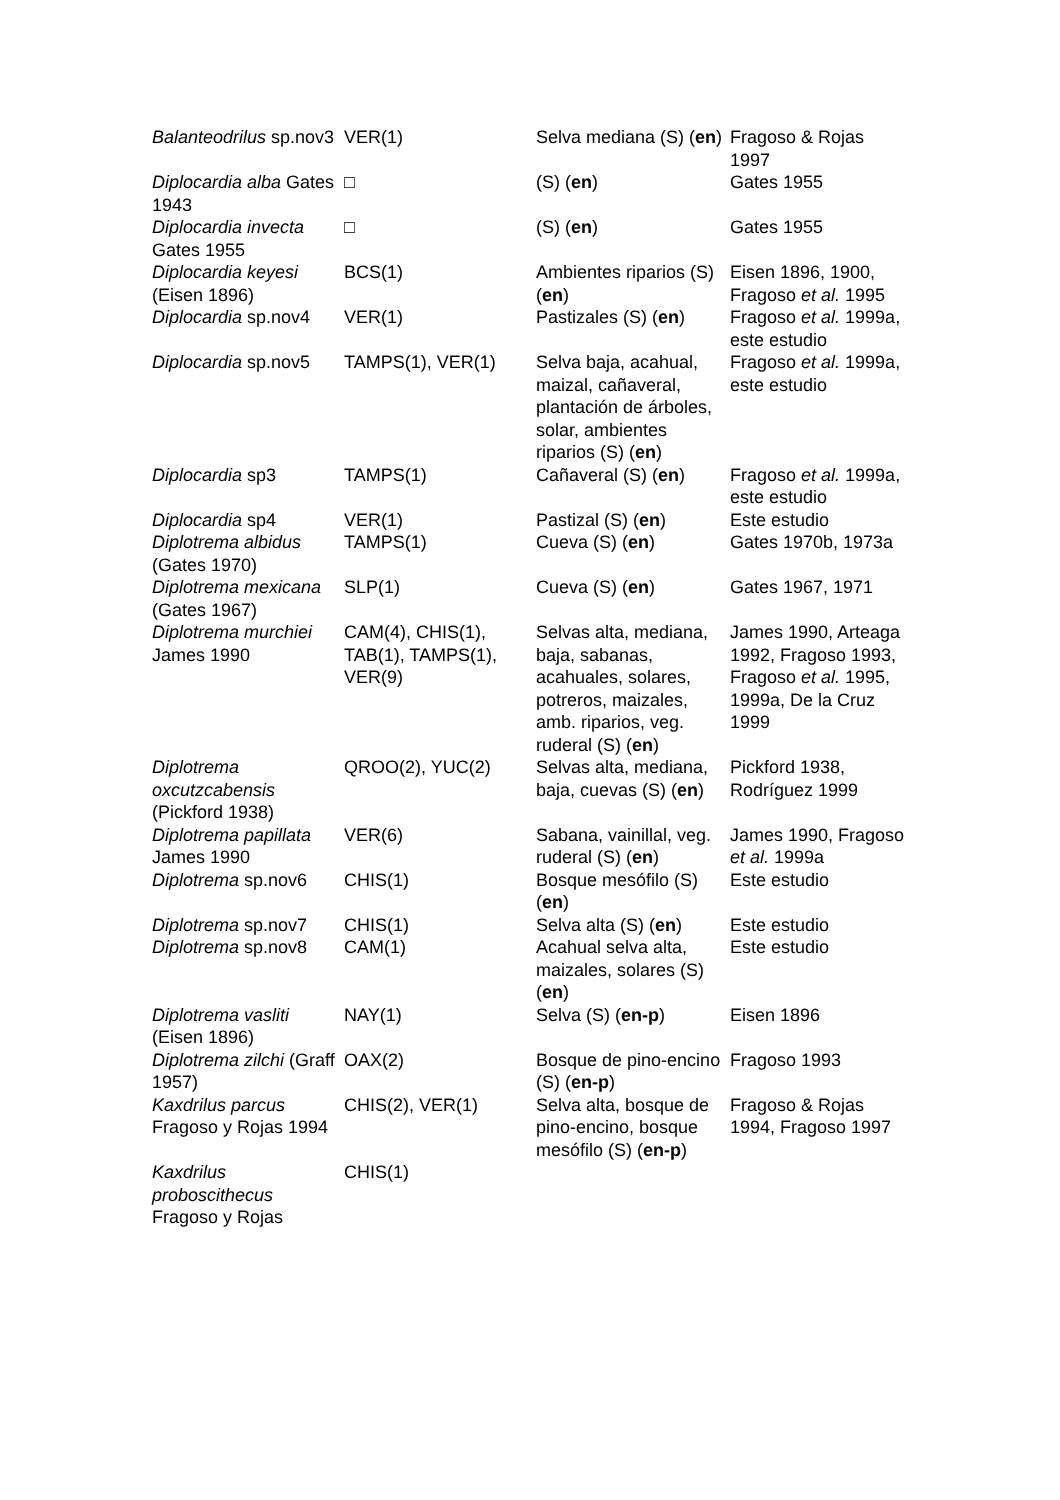| Balanteodrilus sp.nov3 | VER(1) | Selva mediana (S) ( en ) | Fragoso & Rojas 1997 |
| Diplocardia alba Gates 1943 | □ | (S) ( en ) | Gates 1955 |
| Diplocardia invecta Gates 1955 | □ | (S) ( en ) | Gates 1955 |
| Diplocardia keyesi (Eisen 1896) | BCS(1) | Ambientes riparios (S) ( en ) | Eisen 1896, 1900, Fragoso et al. 1995 |
| Diplocardia sp.nov4 | VER(1) | Pastizales (S) ( en ) | Fragoso et al. 1999a, este estudio |
| Diplocardia sp.nov5 | TAMPS(1), VER(1) | Selva baja, acahual, maizal, cañaveral, plantación de árboles, solar, ambientes riparios (S) ( en ) | Fragoso et al. 1999a, este estudio |
| Diplocardia sp3 | TAMPS(1) | Cañaveral (S) ( en ) | Fragoso et al. 1999a, este estudio |
| Diplocardia sp4 | VER(1) | Pastizal (S) ( en ) | Este estudio |
| Diplotrema albidus (Gates 1970) | TAMPS(1) | Cueva (S) ( en ) | Gates 1970b, 1973a |
| Diplotrema mexicana (Gates 1967) | SLP(1) | Cueva (S) ( en ) | Gates 1967, 1971 |
| Diplotrema murchiei James 1990 | CAM(4), CHIS(1), TAB(1), TAMPS(1), VER(9) | Selvas alta, mediana, baja, sabanas, acahuales, solares, potreros, maizales, amb. riparios, veg. ruderal (S) ( en ) | James 1990, Arteaga 1992, Fragoso 1993, Fragoso et al. 1995, 1999a, De la Cruz 1999 |
| Diplotrema oxcutzcabensis (Pickford 1938) | QROO(2), YUC(2) | Selvas alta, mediana, baja, cuevas (S) ( en ) | Pickford 1938, Rodríguez 1999 |
| Diplotrema papillata James 1990 | VER(6) | Sabana, vainillal, veg. ruderal (S) ( en ) | James 1990, Fragoso et al. 1999a |
| Diplotrema sp.nov6 | CHIS(1) | Bosque mesófilo (S) ( en ) | Este estudio |
| Diplotrema sp.nov7 | CHIS(1) | Selva alta (S) ( en ) | Este estudio |
| Diplotrema sp.nov8 | CAM(1) | Acahual selva alta, maizales, solares (S) ( en ) | Este estudio |
| Diplotrema vasliti (Eisen 1896) | NAY(1) | Selva (S) ( en-p ) | Eisen 1896 |
| Diplotrema zilchi (Graff 1957) | OAX(2) | Bosque de pino-encino (S) ( en-p ) | Fragoso 1993 |
| Kaxdrilus parcus Fragoso y Rojas 1994 | CHIS(2), VER(1) | Selva alta, bosque de pino-encino, bosque mesófilo (S) ( en-p ) | Fragoso & Rojas 1994, Fragoso 1997 |
| Kaxdrilus proboscithecus Fragoso y Rojas | CHIS(1) | | |